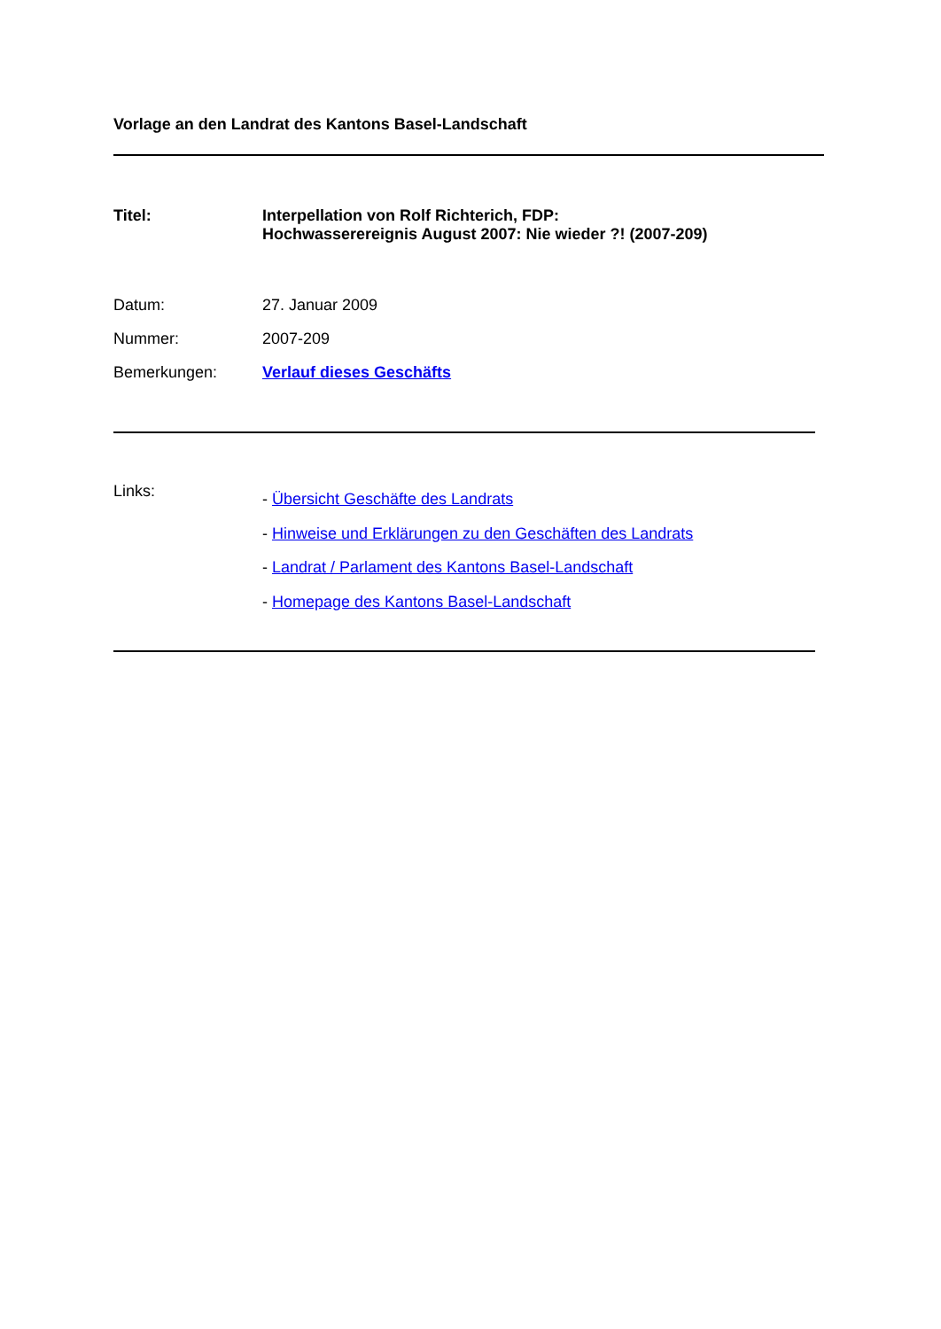Vorlage an den Landrat des Kantons Basel-Landschaft
Titel: Interpellation von Rolf Richterich, FDP:
Hochwasserereignis August 2007: Nie wieder ?! (2007-209)
Datum: 27. Januar 2009
Nummer: 2007-209
Bemerkungen: Verlauf dieses Geschäfts
Links:
- Übersicht Geschäfte des Landrats
- Hinweise und Erklärungen zu den Geschäften des Landrats
- Landrat / Parlament des Kantons Basel-Landschaft
- Homepage des Kantons Basel-Landschaft